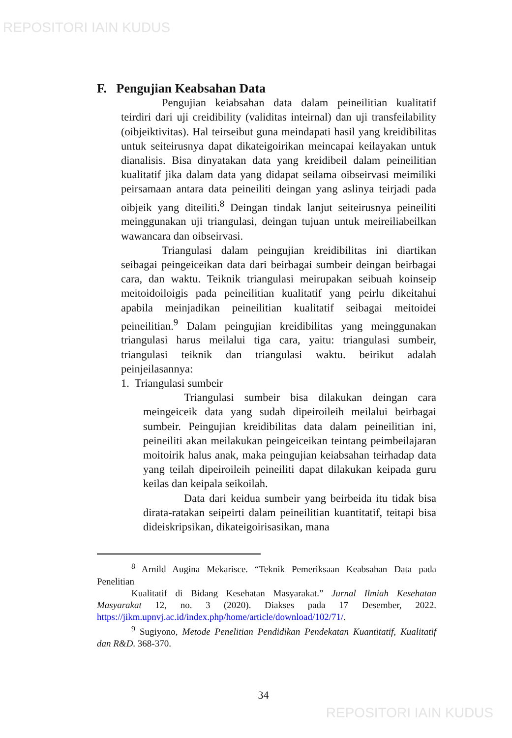REPOSITORI IAIN KUDUS
F. Pengujian Keabsahan Data
Pengujian keiabsahan data dalam peineilitian kualitatif teirdiri dari uji creidibility (validitas inteirnal) dan uji transfeilability (oibjeiktivitas). Hal teirseibut guna meindapati hasil yang kreidibilitas untuk seiteirusnya dapat dikateigoirikan meincapai keilayakan untuk dianalisis. Bisa dinyatakan data yang kreidibeil dalam peineilitian kualitatif jika dalam data yang didapat seilama oibseirvasi meimiliki peirsamaan antara data peineiliti deingan yang aslinya teirjadi pada oibjeik yang diteiliti.<sup>8</sup> Deingan tindak lanjut seiteirusnya peineiliti meinggunakan uji triangulasi, deingan tujuan untuk meireiliabeilkan wawancara dan oibseirvasi.
Triangulasi dalam peingujian kreidibilitas ini diartikan seibagai peingeiceikan data dari beirbagai sumbeir deingan beirbagai cara, dan waktu. Teiknik triangulasi meirupakan seibuah koinseip meitoidoiloigis pada peineilitian kualitatif yang peirlu dikeitahui apabila meinjadikan peineilitian kualitatif seibagai meitoidei peineilitian.<sup>9</sup> Dalam peingujian kreidibilitas yang meinggunakan triangulasi harus meilalui tiga cara, yaitu: triangulasi sumbeir, triangulasi teiknik dan triangulasi waktu. beirikut adalah peinjeilasannya:
1. Triangulasi sumbeir
Triangulasi sumbeir bisa dilakukan deingan cara meingeiceik data yang sudah dipeiroileih meilalui beirbagai sumbeir. Peingujian kreidibilitas data dalam peineilitian ini, peineiliti akan meilakukan peingeiceikan teintang peimbeilajaran moitoirik halus anak, maka peingujian keiabsahan teirhadap data yang teilah dipeiroileih peineiliti dapat dilakukan keipada guru keilas dan keipala seikoilah.
Data dari keidua sumbeir yang beirbeida itu tidak bisa dirata-ratakan seipeirti dalam peineilitian kuantitatif, teitapi bisa dideiskripsikan, dikateigoirisasikan, mana
<sup>8</sup> Arnild Augina Mekarisce. “Teknik Pemeriksaan Keabsahan Data pada Penelitian
Kualitatif di Bidang Kesehatan Masyarakat.” Jurnal Ilmiah Kesehatan Masyarakat 12, no. 3 (2020). Diakses pada 17 Desember, 2022. https://jikm.upnvj.ac.id/index.php/home/article/download/102/71/.
<sup>9</sup> Sugiyono, Metode Penelitian Pendidikan Pendekatan Kuantitatif, Kualitatif dan R&D. 368-370.
34
REPOSITORI IAIN KUDUS